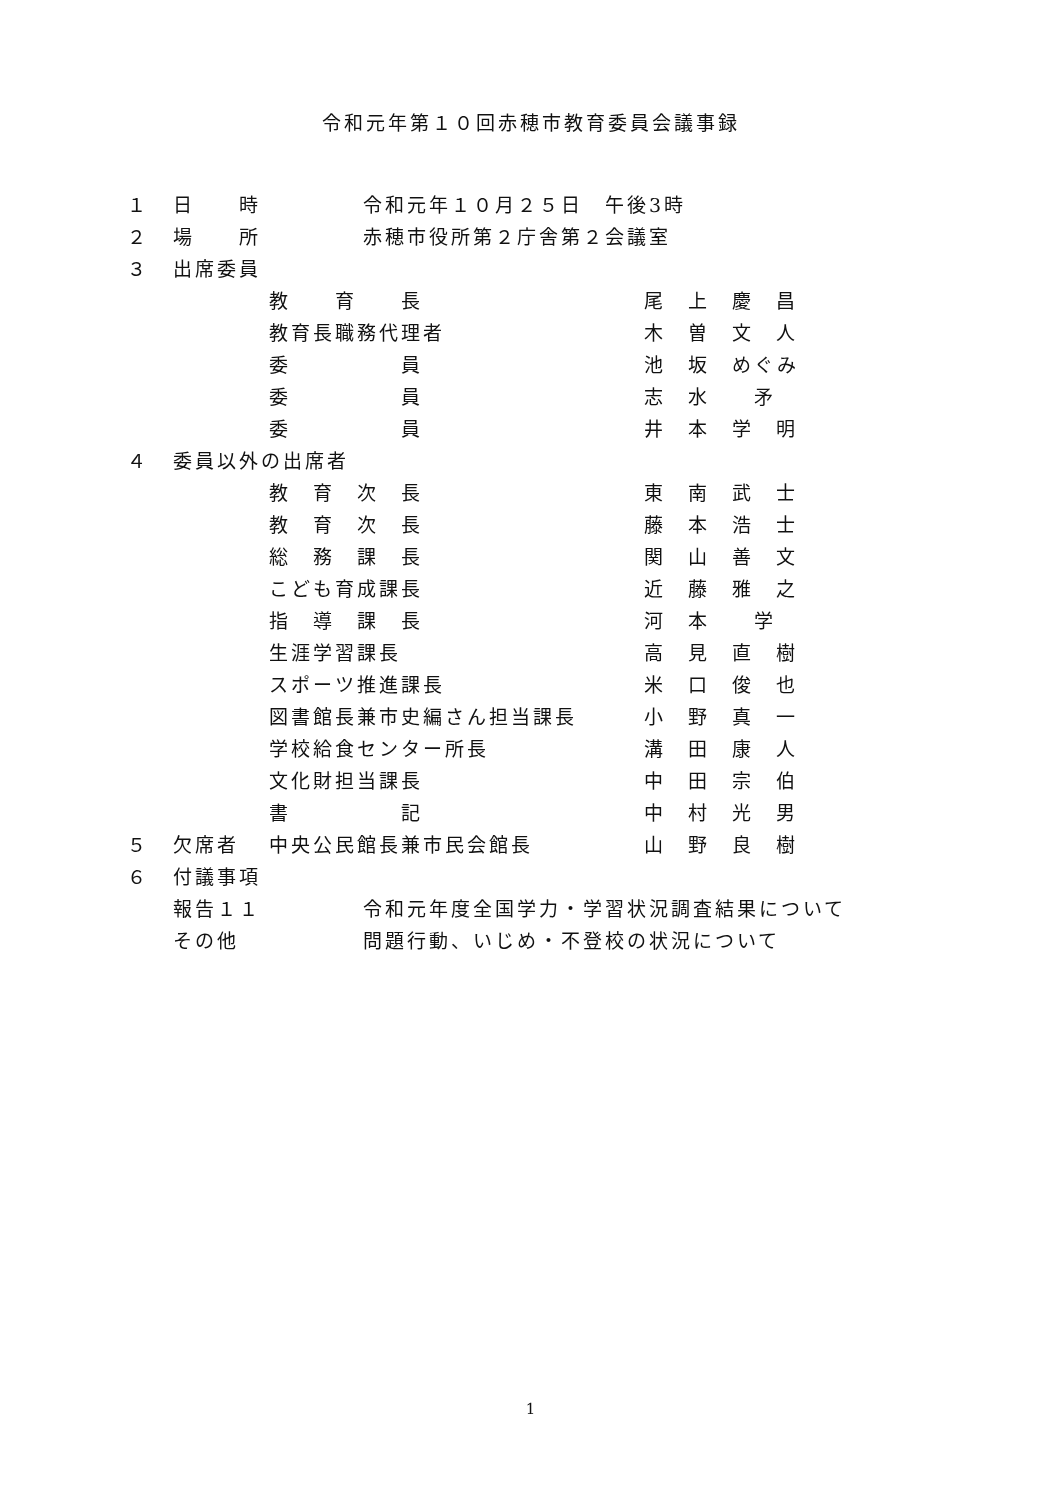令和元年第１０回赤穂市教育委員会議事録
１ 日　　時 令和元年１０月２５日　午後3時
２ 場　　所 赤穂市役所第２庁舎第２会議室
３ 出席委員
教　　育　　長 尾　上　慶　昌
教育長職務代理者 木　曽　文　人
委　　　　　員 池　坂　めぐみ
委　　　　　員 志　水　　矛
委　　　　　員 井　本　学　明
４ 委員以外の出席者
教　育　次　長 東　南　武　士
教　育　次　長 藤　本　浩　士
総　務　課　長 関　山　善　文
こども育成課長 近　藤　雅　之
指　導　課　長 河　本　　学
生涯学習課長 高　見　直　樹
スポーツ推進課長 米　口　俊　也
図書館長兼市史編さん担当課長 小　野　真　一
学校給食センター所長 溝　田　康　人
文化財担当課長 中　田　宗　伯
書　　　　　記 中　村　光　男
５ 欠席者 中央公民館長兼市民会館長 山　野　良　樹
６ 付議事項
報告１１ 令和元年度全国学力・学習状況調査結果について
その他 問題行動、いじめ・不登校の状況について
1